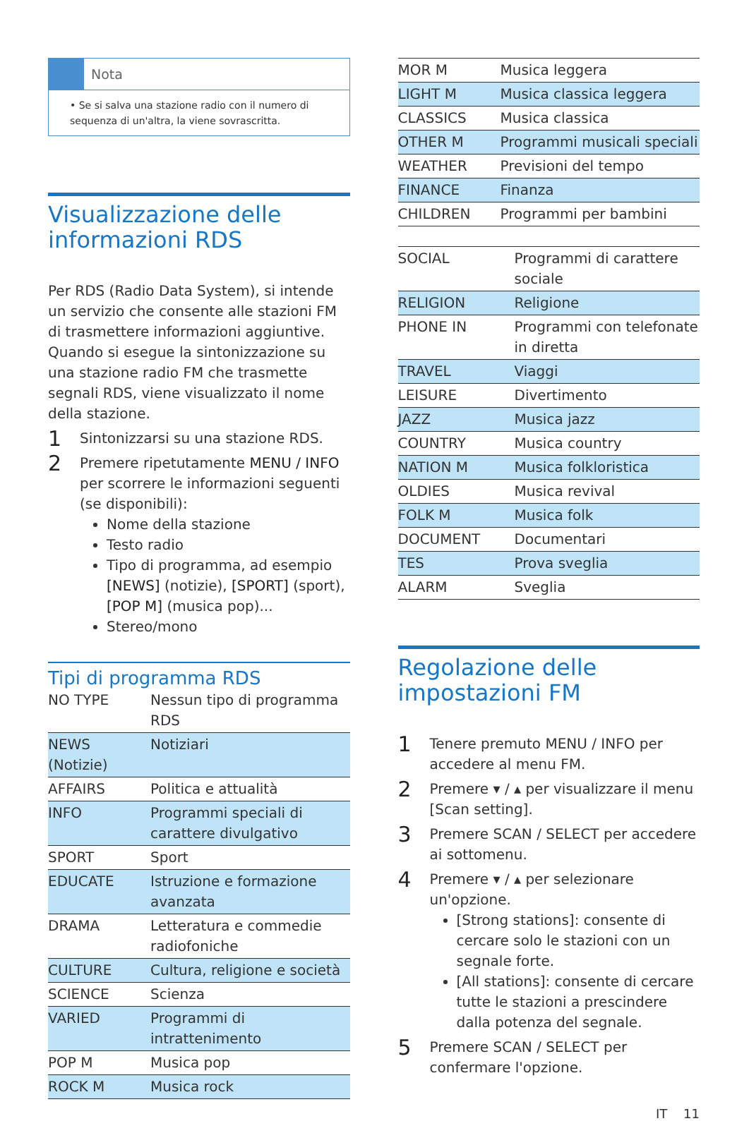Nota
• Se si salva una stazione radio con il numero di sequenza di un'altra, la viene sovrascritta.
Visualizzazione delle informazioni RDS
Per RDS (Radio Data System), si intende un servizio che consente alle stazioni FM di trasmettere informazioni aggiuntive. Quando si esegue la sintonizzazione su una stazione radio FM che trasmette segnali RDS, viene visualizzato il nome della stazione.
1 Sintonizzarsi su una stazione RDS.
2
Premere ripetutamente MENU / INFO per scorrere le informazioni seguenti (se disponibili):
Nome della stazione
Testo radio
Tipo di programma, ad esempio [NEWS] (notizie), [SPORT] (sport), [POP M] (musica pop)...
Stereo/mono
Tipi di programma RDS
| NO TYPE | Nessun tipo di programma RDS |
| NEWS (Notizie) | Notiziari |
| AFFAIRS | Politica e attualità |
| INFO | Programmi speciali di carattere divulgativo |
| SPORT | Sport |
| EDUCATE | Istruzione e formazione avanzata |
| DRAMA | Letteratura e commedie radiofoniche |
| CULTURE | Cultura, religione e società |
| SCIENCE | Scienza |
| VARIED | Programmi di intrattenimento |
| POP M | Musica pop |
| ROCK M | Musica rock |
| MOR M | Musica leggera |
| LIGHT M | Musica classica leggera |
| CLASSICS | Musica classica |
| OTHER M | Programmi musicali speciali |
| WEATHER | Previsioni del tempo |
| FINANCE | Finanza |
| CHILDREN | Programmi per bambini |
| SOCIAL | Programmi di carattere sociale |
| RELIGION | Religione |
| PHONE IN | Programmi con telefonate in diretta |
| TRAVEL | Viaggi |
| LEISURE | Divertimento |
| JAZZ | Musica jazz |
| COUNTRY | Musica country |
| NATION M | Musica folkloristica |
| OLDIES | Musica revival |
| FOLK M | Musica folk |
| DOCUMENT | Documentari |
| TES | Prova sveglia |
| ALARM | Sveglia |
Regolazione delle impostazioni FM
1 Tenere premuto MENU / INFO per accedere al menu FM.
2 Premere ▾ / ▴ per visualizzare il menu [Scan setting].
3 Premere SCAN / SELECT per accedere ai sottomenu.
4
Premere ▾ / ▴ per selezionare un'opzione.
[Strong stations]: consente di cercare solo le stazioni con un segnale forte.
[All stations]: consente di cercare tutte le stazioni a prescindere dalla potenza del segnale.
5 Premere SCAN / SELECT per confermare l'opzione.
IT 11